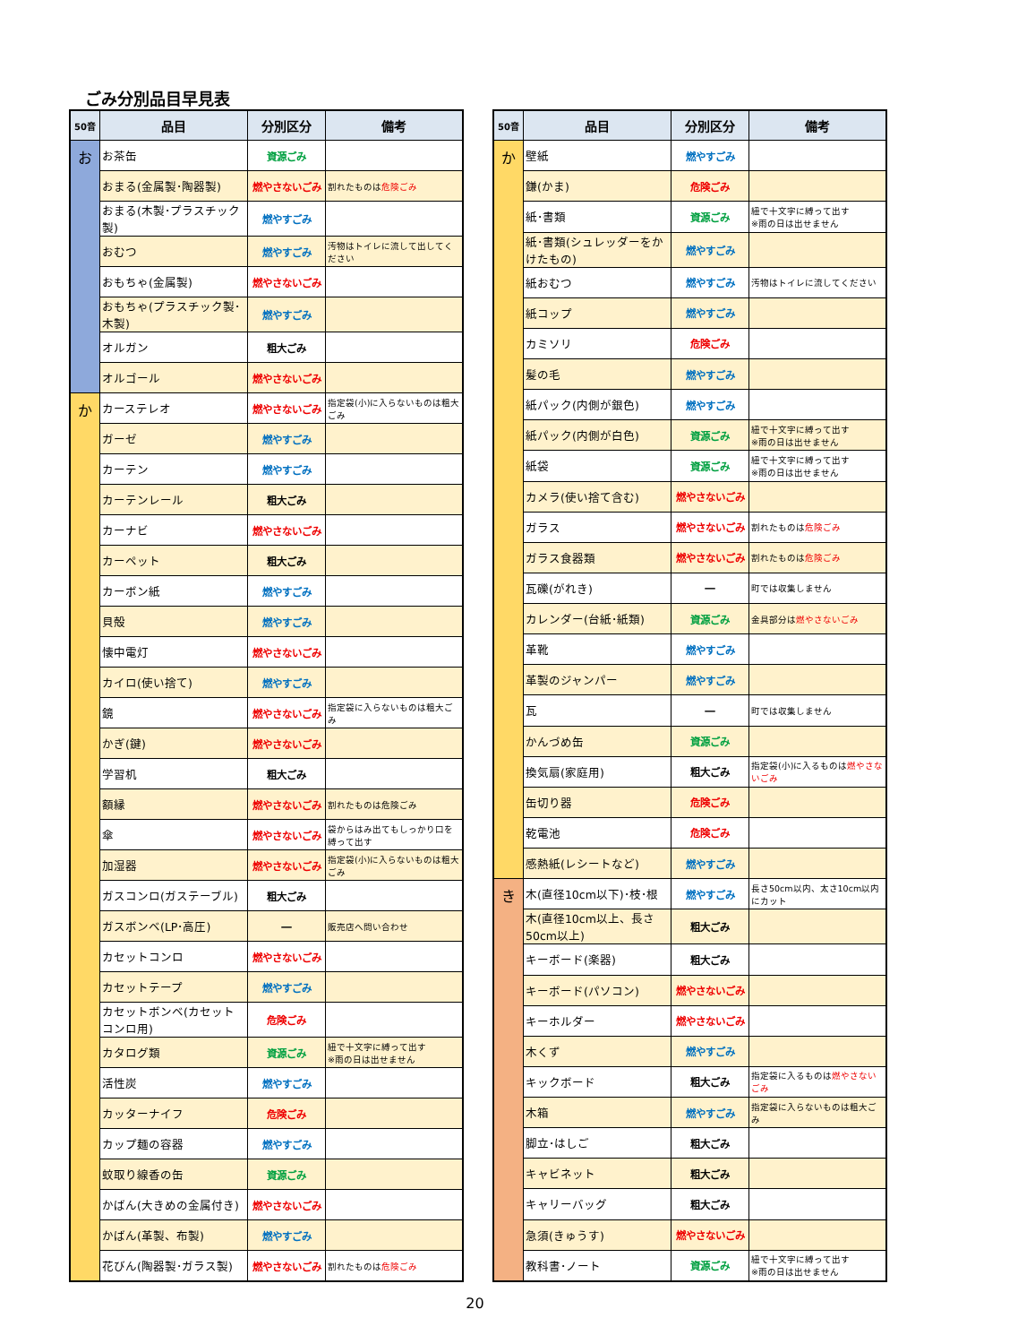ごみ分別品目早見表
| 50音 | 品目 | 分別区分 | 備考 |
| --- | --- | --- | --- |
| お | お茶缶 | 資源ごみ | |
| | おまる(金属製･陶器製) | 燃やさないごみ | 割れたものは 危険ごみ |
| | おまる(木製･プラスチック製) | 燃やすごみ | |
| | おむつ | 燃やすごみ | 汚物はトイレに流して出してください |
| | おもちゃ(金属製) | 燃やさないごみ | |
| | おもちゃ(プラスチック製･木製) | 燃やすごみ | |
| | オルガン | 粗大ごみ | |
| | オルゴール | 燃やさないごみ | |
| か | カーステレオ | 燃やさないごみ | 指定袋(小)に入らないものは粗大ごみ |
| | ガーゼ | 燃やすごみ | |
| | カーテン | 燃やすごみ | |
| | カーテンレール | 粗大ごみ | |
| | カーナビ | 燃やさないごみ | |
| | カーペット | 粗大ごみ | |
| | カーボン紙 | 燃やすごみ | |
| | 貝殻 | 燃やすごみ | |
| | 懐中電灯 | 燃やさないごみ | |
| | カイロ(使い捨て) | 燃やすごみ | |
| | 鏡 | 燃やさないごみ | 指定袋に入らないものは粗大ごみ |
| | かぎ(鍵) | 燃やさないごみ | |
| | 学習机 | 粗大ごみ | |
| | 額縁 | 燃やさないごみ | 割れたものは危険ごみ |
| | 傘 | 燃やさないごみ | 袋からはみ出てもしっかり口を縛って出す |
| | 加湿器 | 燃やさないごみ | 指定袋(小)に入らないものは粗大ごみ |
| | ガスコンロ(ガステーブル) | 粗大ごみ | |
| | ガスボンベ(LP･高圧) | ― | 販売店へ問い合わせ |
| | カセットコンロ | 燃やさないごみ | |
| | カセットテープ | 燃やすごみ | |
| | カセットボンベ(カセットコンロ用) | 危険ごみ | |
| | カタログ類 | 資源ごみ | 紐で十文字に縛って出す ※雨の日は出せません |
| | 活性炭 | 燃やすごみ | |
| | カッターナイフ | 危険ごみ | |
| | カップ麺の容器 | 燃やすごみ | |
| | 蚊取り線香の缶 | 資源ごみ | |
| | かばん(大きめの金属付き) | 燃やさないごみ | |
| | かばん(革製、布製) | 燃やすごみ | |
| | 花びん(陶器製･ガラス製) | 燃やさないごみ | 割れたものは 危険ごみ |
| 50音 | 品目 | 分別区分 | 備考 |
| --- | --- | --- | --- |
| か | 壁紙 | 燃やすごみ | |
| | 鎌(かま) | 危険ごみ | |
| | 紙･書類 | 資源ごみ | 紐で十文字に縛って出す ※雨の日は出せません |
| | 紙･書類(シュレッダーをかけたもの) | 燃やすごみ | |
| | 紙おむつ | 燃やすごみ | 汚物はトイレに流してください |
| | 紙コップ | 燃やすごみ | |
| | カミソリ | 危険ごみ | |
| | 髪の毛 | 燃やすごみ | |
| | 紙パック(内側が銀色) | 燃やすごみ | |
| | 紙パック(内側が白色) | 資源ごみ | 紐で十文字に縛って出す ※雨の日は出せません |
| | 紙袋 | 資源ごみ | 紐で十文字に縛って出す ※雨の日は出せません |
| | カメラ(使い捨て含む) | 燃やさないごみ | |
| | ガラス | 燃やさないごみ | 割れたものは 危険ごみ |
| | ガラス食器類 | 燃やさないごみ | 割れたものは 危険ごみ |
| | 瓦礫(がれき) | ― | 町では収集しません |
| | カレンダー(台紙･紙類) | 資源ごみ | 金具部分は 燃やさないごみ |
| | 革靴 | 燃やすごみ | |
| | 革製のジャンパー | 燃やすごみ | |
| | 瓦 | ― | 町では収集しません |
| | かんづめ缶 | 資源ごみ | |
| | 換気扇(家庭用) | 粗大ごみ | 指定袋(小)に入るものは 燃やさないごみ |
| | 缶切り器 | 危険ごみ | |
| | 乾電池 | 危険ごみ | |
| | 感熱紙(レシートなど) | 燃やすごみ | |
| き | 木(直径10cm以下)･枝･根 | 燃やすごみ | 長さ50cm以内、太さ10cm以内にカット |
| | 木(直径10cm以上、長さ50cm以上) | 粗大ごみ | |
| | キーボード(楽器) | 粗大ごみ | |
| | キーボード(パソコン) | 燃やさないごみ | |
| | キーホルダー | 燃やさないごみ | |
| | 木くず | 燃やすごみ | |
| | キックボード | 粗大ごみ | 指定袋に入るものは 燃やさないごみ |
| | 木箱 | 燃やすごみ | 指定袋に入らないものは粗大ごみ |
| | 脚立･はしご | 粗大ごみ | |
| | キャビネット | 粗大ごみ | |
| | キャリーバッグ | 粗大ごみ | |
| | 急須(きゅうす) | 燃やさないごみ | |
| | 教科書･ノート | 資源ごみ | 紐で十文字に縛って出す ※雨の日は出せません |
20